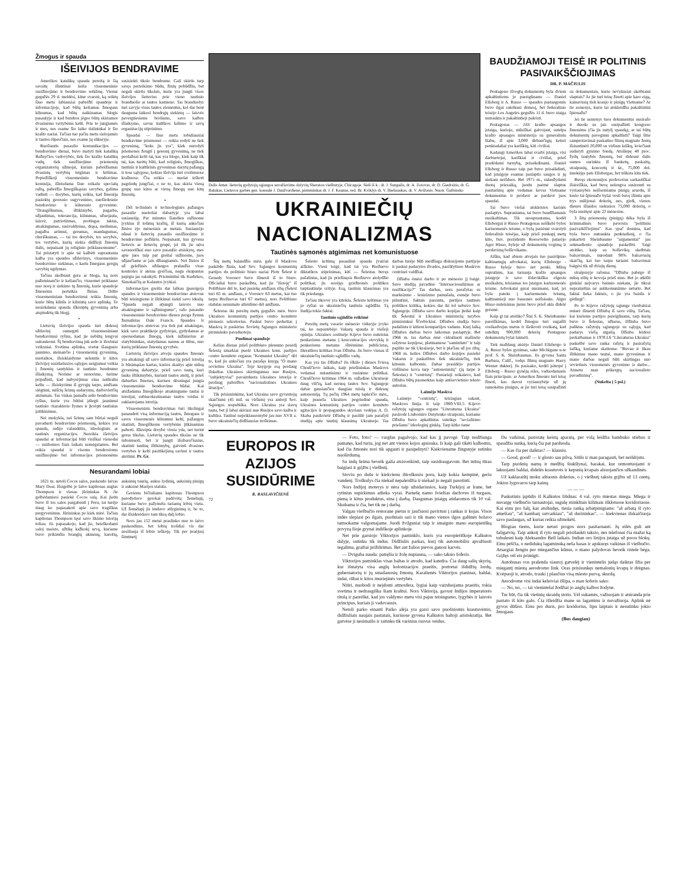Žmogus ir spauda
IŠEIVIJOS BENDRAVIME
Amerikos katalikų spauda pereitą ir šią savaitę išimtinai kelia visuomeninio susižinojimo ir bendravimo reikšmę. Vienur gegužės 29 d. meldėsi, kitur svarstė, ką reiktų šiuo metu labiausiai pabrėžti spaudoje ir informacijoje, kad būtų keliamas žmogaus kilnumas, kad būtų naikinamas blogis pasaulyje ir kad bendros jėgos būtų skiriamos dvasinėms vertybėms kelti. Prie to jungiamės ir mes, nes esame šio laiko dalininkai ir šio krašto nariai. Tačiau tuo pačiu metu sielojamės ir tautos rūpesčiais, nes esame jų sūkuryje.
Ruošiantis pasaulio komunikacijos — bendravimo dienai, buvo matyti tiek katalikų Bažnyčios vadovybės, tiek šio krašto katalikų vadų, tiek susižinojimo priemonių organizatorių užmojai, kuriais pabrėžiamas dvasinių vertybių teigimas ir kėlimas. Popiežiškoji visuomeninio bendravimo komisija, išleisdama šiuo reikalu specialų raštą, pabrėžia žmogiškąsias savybes, galima vadinti — dorybes, kurių reikia, kad žmonija pasiektų geresnio sugyvenimo, nuoširdesnio bendravimo ir kilnesnio gyvenimo. "Draugiškumas, ištikimybė, pagarba, užjautimas, tolerancija, kilnumas, užuojauta, laisvė, patriotizmas, protingas taktas, atsakingumas, susivaldymas, drąsa, meilumas, pagalba artimui, gerumas, mandagumas, riteriškumas, — tai tos dorybės, tos savybės, tos vertybės, kurių siekia didžioji žmonių dalis, nepaisant jų religinio priklausomumo". Tai pristatyti ir apie tai kalbėti suprantama kalba yra spaudos uždavinys, visuomeninio bendravimo siekimas, o kartu žmogaus gerųjų savybių ugdymas.
Tačiau skelbiant gera ar bloga, ką nors pažeminančio ir keliančio, visuomet priklauso nuo norų ir siekimo tų žmonių, kurie spaudoje žmonėms perteikia žinias. Dėlto visuomeniniam bendravimui reikia žmonių, kurie būtų kilnūs ir kilnintų savo aplinką. To nesiekdama spauda iškreiptų gyvenimą arba atspindėtų tik blogį.
*
Lietuvių išeivijos spauda turi didesnį uždavinį sumegzti visuomeniniam bendravimui ryšius, kad jie nebūtų lengvai sutraukomi. Šį bendravimą juk ardo ir išoriniai veiksniai. Svetima aplinka, svetur išaugusio jaunimo, ateinančio į visuomeninį gyvenimą, nuotaikos, išsisklaidymo nelemtis ir kitos išeivijoj susidariusios sąlygos neigiamai veikia į žmonių santykius ir tautinio bendrumo išlaikymą. Norime ar nenorime, turime pripažinti, kad nubyrėjimas eina natūraliu keliu — išsiskyrimu iš gyvųjų tarpo, amžiaus slėgtimi, mišrių šeimų sudarymu, darbovietčių atstumais. Tas viskas pamažu ardo bendravimo ryšius, kurie yra būtini įdiegti jaunimui tautinio charakterio žymes ir įkvėpti tautinius įsitikinimus.
Nei mokykla, nei šeimų sam būriai negali pavaduoti bendravimo priemonių, kokios yra spauda, radijo valandėlės, ideologinės ar tautinės organizacijos. Nereikia išeivijos spaudai ar informacijai būti visiškai vienodai — uniformos šiais laikais nemėgstamos. Bet reikia spaudai ir visoms bendrosioms susižinojimo bei informacijos priemonėms susisiekti tikslo bendrume. Gali skirtis tarp savęs perteikimo būdu, žinių pobūdžiu, bet negali skirtis tikslais, kurie yra jungti visos išeivijos lietuvius prie vieno tautinio branduolio ar tautos kamieno. Tas branduolys turi savyje visus tautos elementus, kol dar bent dauguma laikosi bendrųjų siekimų — laisvės pavergtiesiems broliams, savo kalbos išlaikymo, savus kultūros kėlimo ir savų organizacijų stiprinimo.
Spaudai — šiuo metu tobuliausiai bendravimo priemonei — reikia rodyti ne tiek gyvenimą, "koks jis yra", kiek nurodyti priemones žengti į geresnį gyvenimą, ne tiek perdažnai kelti tai, kas yra blogo, kiek kaip tik tai, kas turėtų būti, kad religinis, žmogiškas, tautinis ir kultūrinis gyvenimas darytų pažangą ir tose sąlygose, kokias išeivija turi svetimuose kraštuose. Čia reikia — nuolat ieškoti pagrindų jungčiai, o ne to, kas skiria vieną grupę nuo kitos ar vieną žmogų nuo kitų žmonių.
*
Dėl techninės ir technologinės pažangos pasaulio nuotoliai dabartyje yra labai susiaurėję. Per minutes šiandien sužinome įvykius iš tolimų kraštų, iš kurių anksčiau žinios ėjo mėnesiais ar metais. Susiaurėjo nūnai ir lietuvių pasaulis susižinojimo ir bendravimo požiūriu. Nepaisant, kur gyvena lietuvis ar lietuvių grupė, jei tik jie nėra savanoriškai nuo savo pasaulio atsiskyrę, mes apie juos taip pat greitai sužinome, juos užjaučiame ar jais džiaugiamės. Net žinios iš už geležinės uždangos pralaužia visas kontroles ir ateina greičiau, negu okupantas pajėgia jas sulaikyti. Prisimintini tik Kudirkos, Simokaičių ar Kalantos įvykiai.
Informacijos greitis dar labiau įpareigoja spaudos ir visuomeninio bendravimo atstovus būti teisingiems ir ištikimai siekti savo idealų. "Spauda negali atjungti laisvės nuo atsakingumo ir sąžiningumo", rašo pasaulio visuomeninio bendravimo dienos proga žymus žurnalistas Dale Francis. Spaudos ir informacijos atstovas yra tiek pat atsakingas, kiek savo praktikoje gydytojas, gydydamas ar operuodamas žmogų, kiek inžinierius ar statybininkas, statydamas namus ar tiltus, nuo kurių priklauso žmonių gyvybės.
Lietuvių išeivijos atveju spaudos žmonės yra atsakingi už savo informaciją prieš istoriją ir būsimąsias kartas, kurios skaitys apie mūsų gyvenimą dabartyje, prieš savo tautą, kuri lauks ištikimybės, kuriant tautos ateitį, ir prieš dabarties žmones, kuriuos dėsningai jungia visuomeninio bendravimo būdai. Kai atsižadama žmogiškojo atsakingumo tautai ir istorijai, subiurokratinamas tautos veidas ir suklastojama istorija.
Visuomeninis bendravimas turi tikslingai panaudoti visą informaciją tautos, žmogaus ir savos visuomenės kilnumui kelti, pažangon skatinti, žmogiškoms vertybėms įtikinamiau paberti. Iškreipta dorybė virsta yda, net turint gerus tikslus. Lietuvių spaudos tikslas ne tik informuoti, bet ir jungti išsibarsčiusius, skatinti tautinę ištikimybę, gaivinti dvasines vertybes ir kelti pasitikėjimą savimi ir tautos ateitimi. Pr. Gr.
Nesurandami lobiai
1821 m. netoli Cocos salos, paskendo laivas Mary Dear. Išsigelbė jo laivo kapitonas anglas Thompson ir vienas jūrininkas N. Jie gelbėdamiesi pasiekė Cocos salą. Kai jiedu buvo iš tos salos pargabenti į Peru, tai turėjo daug ko papasakoti apie savo tragiškus pergyvenimus. Jūrininkas po kiek mirė. Tačiau kapitonas Thompson tęsė savo likimo istoriją toliau. Jis papasakojo, kad jie, beieškodami saloj maisto, užtikę kažkokį urvą, kuriame buvo prikimšta brangių akmenų, karolių, auksinių taurių, aukso lydinių, auksinių pinigų ir auksinė Marijos statula.
Geriems bičiuliams kapitonas Thompson parodydavo gerokai padėvėtą žemėlapį, kuriame buvo pažymėta tariamų lobių vieta. Už žemėlapį jis imdavo atlyginimą ir, be to, dar išsiderėdavo tam tikrą dalį lobio.
Nors jau 152 metai praslinko nuo to laivo paskendimo, bet lobių trošdiai vis dar nesiliauja iš lobio ieškoję. Tik per praėjusį šimtmetį
Dalis Amer. lietuvių gydytojų sąjungos suvažiavimo dalyvių Sheraton viešbutyje, Chicagoje. Sėdi iš k.: dr. J. Sungaila, dr. A. Zotovas, dr. D. Giedraitis, dr. G. Balukas, Lietuvos garbės gen. konsulė J. Daužvardienė, pirmininkas dr. J. F. Kaunas, red. Br. Kviklys dr. V. Bieliauskas, dr. V. Avižonis. Nuotr. Gulbinsko
UKRAINIEČIŲ NACIONALIZMAS
Tautinės sąmonės atgimimas net komunistuose
Šių metų balandžio mėn. gale iš Maskvos pasklido žinia, kad Sov. Sąjungos komunistų partijos du politinio biuro nariai Piotr Šelest ir Genady Voronov buvo išmesti iš to biuro. Oficialiai buvo paskelbta, kad jie "išstoję" iš Politbiuro dėl to, kad pasiekę amžiaus ribą (Šelest turi 65 m. amžiaus, o Voronov 63 metus, kai tuo tarpu Brežnevas turi 67 metus), nors Politbiuro statutas nenumato atleidimo dėl amžiaus.
Šelestas iki pereitų metų gegužės mėn. buvo Ukrainos komunistų partijos centro komiteto pirmasis sekretorius. Paskui buvo perkeltas į Maskvą ir paskirtas Sovietų Sąjungos ministerio pirmininko pavaduotoju.
Puolimai spaudoje
Kelias dienas prieš politbiuro plenumo posėdį Šelestą smarkiai puolė Ukrainos kom. partijos centro komiteto organas "Komunist Ukrainy" dėl to, kad jis anksčiau yra parašęs knygą "O mano sovietine Ukraina". Toje knygoje esą perdaug išskeltas Ukrainos skirtingumas nuo Rusijos, "subjektyviai" pavaizduota Ukrainos istorija ir perdaug pabrėžtos "nacionalistinės Ukrainos iliuzijos".
Tik prisiminkime, kad Ukraina savo gyventojų skaičiumi (45 mil. su viršum) yra antroji Sov. Sąjungos respublika. Nors Ukraina yra slavų tauta, bet ji labai skiriasi nuo Rusijos savo kalba ir kultūra. Tautinė nepriklausomybė jau nuo XVII a. buvo ukrainiečių didžiausias troškimas.
Šelesto kritimą pasaulinė spauda įvairiai aiškino. Vieni teigė, kad tai yra Brežnevo diktatūros stiprinimas, kiti — Šelestas buvęs pašalintas, kad jis priešinęsis Brežnevo atolydžio politikai; jis norėjęs griežtesnės politikos tarptautinėje srityje. Esą, tautinis klausimas yra tik priedanga.
Tačiau tikrovė yra kitokia. Šelesto kritimas yra jo ryšiai su ukrainiečių tautiniu sąjūdžiu. Tą liudija tokie faktai.
Tautinio sąjūdžio reikšmė
Pereitų metų vasario mėnesio viduryje įvyko tai, ko nepastebėjo Vakarų spauda ir viešoji opinija. Ukrainos sostinėje Kijeve buvo nuteistas penkeriems metams į koncentracijos stovyklą ir penkeriems metams ištrėmimo publicistas, literatūros kritikas Ivan Džiuba. Jis buvo vienas iš ukrainiečių tautinio sąjūdžio vadų.
Kas yra tas Džiuba? Jis iškilo į dienos šviesą Chruščiovo laikais, kaip priešininkas Maskvos vedamai nutautinimo ir rusinimo politikai. Chruščiovo kritimas 1964 m. sužadino Ukrainoje daug vilčių, kad nerusų tautos Sov. Sąjungoje dabar gausiančios daugiau teisių ir didesnę autonomiją. Tų pačių 1964 metų lapkričio mėn., kaip praneša Ukrainos pogrindinė spauda, Ukrainos komunistų partijos centro komiteto agitacijos ir propagandos skyriaus vedėjas A. D. Skaba pasikvietė Džiubą ir pasiūlė jam parašyti studiją apie tautinį klausimą Ukrainoje. Tas darbas turėjo būti medžiaga diskusijoms partijoje ir paskui padarytos išvados, pasiūlytinos Maskvos centrinei valdžiai.
Džiuba ėmėsi darbo ir po mėnesio jį baigė. Savo studiją pavadino "Internacionalizmas ar rusifikacija?" Tas darbas, nors parašytas su marksizmo - leninizmo pamušalu, esmėje buvo pilnutinė, faktais paremta, partijos tautinės politikos kritika, kokios dar iki tol nebuvo Sov. Sąjungoje. Džiuba savo darbo kopijas įteikė kaip tik Šelestui ir Ukrainos ministerių tarybos pirmininkui Ščerbickiui. Džiubos studija buvo padalinta ir kitiem kompartijos vadams. Kurį laiką Džiubos darbas buvo laikomas paslaptyje. Bet 1966 m. tas darbas ėmė cirkuliuoti mašinėle rašytose kopijose, platinamose "samizdato" ir taip paplito ne tik Ukrainoje, bet ir plačiau už jos ribų. 1968 m. kelios Džiubos darbo kopijos pasiekė Vakarus ir paskelbtos tiek ukrainiečių, tiek kitomis kalbomis. Dabar prasidėjo partijos viršūnėse kova tarp "autonomistų" (jų tarpe ir Šelestas) ir "centristų". Pastarieji reikalavo, kad Džiuba būtų pasmerktas kaip antisovietinio teksto autorius.
Laimėjo Maskva
Laimėjo "centristų", teisingiau sakant, Maskvos linija. Ir taip 1969.VIII.5 Kijevo rašytojų sąjungos organe "Literaturna Ukraina" pasirodė Liubomiro Dmytenko straipsnis, kuriame Džiuba buvo apkaltintas suteikęs "socializmo priešams" ideologinį ginklą. Tarp kitko tame
BAUDŽIAMOJI TEISĖ IR POLITINIS PASIVAIKŠČIOJIMAS
DR. P. MAČIULIS
Pentagono išvogtų dokumentų byla dviem apkaltintiems jo pareigūnams — Daniel Ellsberg ir A. Russo — spaudos pastangomis buvo ilgai sutelkusi dėmesį, bet federalinio teisėjo Los Angeles gegužės 11 d. buvo staiga nutraukta ir pakaltintieji paleisti.
Pentagonas — JAV krašto apsaugos įstaiga, kurioje, mūsiškai galvojant, sutelpa krašto apsaugos ministerija su generaliniu štabu, iš apie 3,000 dirbančiųjų keturi penktadaliai yra kariškių, kiti civiliai.
Kadangi Amerikos labai svarbi įstaiga, visi darbuotojai, kariškiai ir civiliai, prieš pradėdami tarnybą, prisaikdinami. Daniel Ellsberg ir Russo taip pat buvo prisaikdinti, kad įstaigoje esamas paslaptis saugos ir jų niekam neišduos. Bet 1971 m., sulaužydami duotą priesaiką, juodu paėmė slaptus pasitarimų apie vedamas kovas Vietname dokumentus ir perdavė ar pardavė juos spaudai.
Tai buvo viešai atskleistos karinės paslaptys. Suprantama, tai buvo baudžiamasis nusikaltimas. Tik nesuprantama, kodėl Ellsbergui ir Russo Pentagonas neiškėlė bylos kariuomenės teisme, o bylą pasiėmė svarstyti federalinis teisėjas, kaip prieš puskapį metų kito, buv. prezidento Roosevelto patarėjo Ager Hisso, byloje už dokumentų vogimą ir perdavimą bolševikams.
Aišku, kad abiem atvejais tuo pasirūpino kaltinamųjų advokatai, kurių Ellsbergo - Russo byloje buvo net penki. Mūsų supratimu, kas tarnauja krašto apsaugos įstaigoje ir savo išdavikišku elgesiu nusikalsta, teisiamas tos įstaigos kariuomenės teisme. Advokatai gerai nusimanė, kad, jei byla pateks į kariuomenės teismą, kaltinamieji nuo bausmės neišsisuks. Alger Hisso nuteisimas jiems buvo prieš akis didelė grėsmė.
Kaip gi tai atsitiko? Štai S. K. Sheinbaumo pareiškimas, kodėl žmogus turi sugaišti sveikadvejus metus ir išeikvoti sveikatą, kad sutelktų 900,000 dolerių Pentagono dokumentų bylai laimėti.
Tiek maždaug atsiėjo Daniel Ellsbergo ir A. Russo bylos gynimas, sako Michigano u-te prof. S. K. Sheinbaumas. Jis gyvena Santa Barbara, Calif., vedęs filmų magnato Harry Werner dukterį. Jis pasisako, kodėl įsiterpė į Ellsberg - Russo gynėjų eiles, vaduodamasis šiais principais: ar Amerikos žmonės turi teisę žinoti, kas darosi vyriausybėje už jų sumokėtus pinigus, ar jie turi teisę susipažinti su dokumentais, kurie nevykusiai skelbiami slaptais? Ar jie turi teisę žinoti apie karo eigą, kainavusią tiek kraujo ir pinigų Vietname? Ar tie asmenys, kurie tai atskleidžia pakaltintini špionažu?
Jei tie asmenys tuos dokumentus nusirašo ir duoda su jais susipažinti kongreso žmonėms (čia jis nutylį spaudą), ar tai būtų dokumentų pavogimu apkaltinti? Taigi šitie samprotavimai paskatino filmų magnato žentą išsiuntinėti 20,000 su viršum laiškų, kviečiant sudaryti gynimo fondą. Atsiliepę 40 proc. žydų tautybės žmonių, bet didesnė dalis sumos surinkta iš banketų, paskaitų, straipsnių, koncertų ir kt., 75,000 dol. imokėjęs pats Ellsbergas, bet trūksta kita tiek.
Buvęs ekonomijos profesorius sarkastiškai išsireiškia, kad buvę nelengva susiremti su vyriausybės neišsemiamu pinigų aruodu, iš kurio tai špionažo bylai vesti buvę išimta apie trys milijonai dolerių, nes, girdi, vienos dienos išlaidos siekusios 75,000 dolerių, o byla nusitęsė apie 22 mėnesius.
3 šitų priemonių (pinigų) dėka byla iš kriminalinės buvo paversta "politiniu pasivaikščiojimu". Kas ypač domina, kad byla buvo nutraukta penktadienį, o čia pakartoti Sheinbaumo "argumentai" jau sekmadienio spaudoje paskelbti. Taigi atsitiko, kaip su bolševikų skelbtais balsavimais, nurodant 98% balsavusių skaičių, kai tuo tarpu tariami balsavimai baigėsi tik už dviejų dienų.
straipsnyje rašoma: "Džiuba pabėgo iš mūsų eilių ir kovoja prieš mus. Bet jo atkišti ginklai neįvarys baimės niekam, jie tikrai nepraturtins nė antikomunizmo neturto. Bet faktai lieka faktais, o jie yra baisūs ir gėdingi".
Po to Kijevo rašytojų sąjunga vienbalsiai nutarė išmesti Džiubą iš savo eilių. Tačiau, kai kuriems partijos pareigūnams, tarp kurių buvo ir Šelestas, užtarus, Džiuba buvo paliktas rašytojų sąjungoje su sąlyga, kad padarys viešą atgailą. Džiuba leidosi perkalbamas ir 1970.I.6 "Literaturna Ukraina" paskelbė savo ranka rašytą ir pasirašytą laišką, kuriame skaitoma: "Buvau ir likau ištikimas mano tautai, mano gyvenimas ir mano darbas negali būti skirtingas nuo sovietinės visuomenės gyvenimo ir darbo... Atmetu man prikergtą nacionalisto pavadinimą".
(Nukelta į 5 psl.)
EUROPOS IR AZIJOS SUSIDŪRIME
R. RASLAVIČIENĖ
72
— Foto, foto? — vargšas pagalvojo, kad kas jį pavogė. Taip nudžiunga pamatęs, kad turiu, jog net ant vienos kojos apsisuka. Ir kaip gali tikėti kalbomis, kad čia žmonės nori tik apgauti ir pasipelnyti? Kiekviename žingsnyje sutinku nuoširdumą.
Su indų šeima beveik gaila atsisveikinti, taip susidraugavom. Bet mūsų tūras baigiasi ir grįžtu į viešbutį.
Stoviu po dušu ir kiekvienu ištroškusiu poru, kaip kokia kempinė, geriu vandenį. Troškulys čia niekad nepaleidžia ir niekad jo negali pasotinti.
Nors Indijoj moterys ir nėra taip užsidariusios, kaip Turkijoj ar Irane, bet rytinius supirkimus atlieka vyrai. Parnešę namo šviežias daržoves iš turgaus, pieną ir kitus produktus, eina į darbą. Daugumas įstaigų atidaromos tik 10 val. Skubama ir čia, bet tik ne į darbą.
Valgau viešbučio restorane pietus ir jaučiuosi pavirtusi į rankas ir kojas. Visos indės slepiasi po ilgais, puošniais sari ir tik mano vienos ilgos galūnės bolavo tamsokame valgomajame. Juodi žvilgsniai taip ir smaigsto mano europietiškų povyzą šioje grynai indiškoje aplinkoje.
Net prie garsiojo Viktorijos paminklo, kuris yra europietiškoje Kalkutos dalyje, sutinku tik indus. Didžiulis parkas, kurį tik automobiliu apvažiuoti tegalima, gražiai prižiūrimas. Bet ant žalios pievos ganosi karvės.
— Dviguba nauda: patręšia ir žolę nupiauna, — sako taksio šoferis.
Viktorijos paminklas visas baltas ir atrodo, kad katedra. Čia daug salių skyrių, kur išstatyta visa anglų kolonizacijos praeitis, portretai išdidžių lordų, gubernatorių ir jų smailanosių žmonų. Karalienės Viktorijos pianinas, baldai, indai, rūbai ir kitos muziejinės vertybės.
Niūri, nuobodi ir neįdomi atmosfera, lygiai kaip vaizduojama praeitis, tokia svetima ir nedraugiška šiam kraštui. Nors Viktorija, gavusi Indijos imperatorės titulą ir pareiškė, kad jos valdymo metu visi pajus teisingumo, lygybės ir laisvės principus, kuriais ji vadovausis.
Netoli parko einanti Parko alėja yra garsi savo puošniomis krautuvėmis, didžiuliais naujais pastatais, kuriuose gyvena Kalkutos baltoji aristokratija. Bet gatvėse ji nesimaišo ir sutinku tik varinius rusvus veidus.
Du vaikinai, pasistatę keistą aparatą, per volą leidžia bambuko stiebus ir spaudžia sunką, kurią čia pat parduoda.
— Kas čia per daiktas? — klausiu.
— Good, good! — ir glosto sau pilvą. Siūlo ir man paragauti, bet neišdrįstu.
Tarp puošnių namų ir medžių šiukšlynai, barakai, kur remontuojami ir lakuojami baldai, didelės krautuvės ir kepsnių kvapais alsuojančios užkandinės.
Už kaklaraištį moku aštuonis dolerius, o į viešbutį taksiu grįžtu už 13 centų. Jokios lygsvaros tarp kainų.
— — —
Paskutinis įspūdis iš Kalkutos liūdnas: 4 val. ryto miestas miega. Miega ir nuvargę viešbučio tarnautojai, sugulę minkštais kilimais išklotuose koridoriuose. Kai einu pro šalį, kas atsibudęs, tiesia ranką arbatpinigiams: "aš arbatą iš ryto atnešiau", "aš kambarį sutvarkiau", "aš durininkas", — kiekvienas išskaičiuoja savo paslaugas, už kurias reikia užmokėti.
Blogiau tiems, kurie neturi progos nors pasitarnauti. Jų eilės guli ant šaligatvių. Taip ankstį iš ryto negali prisišaukti taksio, nes telefonai čia mažai ką tobulesni kaip Aleksandro Bell laikais. Indian oro linijos įstaiga už poros blokų. Einu pėščia, o nedidukų lagaminuką neša basas ir apskuręs vaikinas iš viešbučio. Atsargiai žengiu per miegančius kūnus, o mano palydovas beveik ristele bėga. Grįžęs vėl eis primigti.
Autobusas vos pralenda siauroj gatvelėj ir vienintelis judąs daiktas šžia per miegantį miestą aerodromo link. Oras prisisunkęs nemalonių kvapų ir drėgnas. Kvėpuoji ir, atrodo, trauki į plaučius visą miesto purvą, skurdą.
Aerodrome visi indai keleiviai išlipa, o man šoferis sako:
— No, no, — tai vienintelai žodžiai jo anglų kalbos žodyne.
Tur būt, čia tik vietinių skraidų stotis. Vėl sukamės, važiuojam ir atsiranda prie pastato iš kito galo. Čia išleidžia mane su lagaminu ir nuvažiuoja. Aplink nė gyvos dūšios. Einu pro duris, pro koridorius, lipu laiptais ir nesutinku jokio žmogaus.
(Bus daugiau)